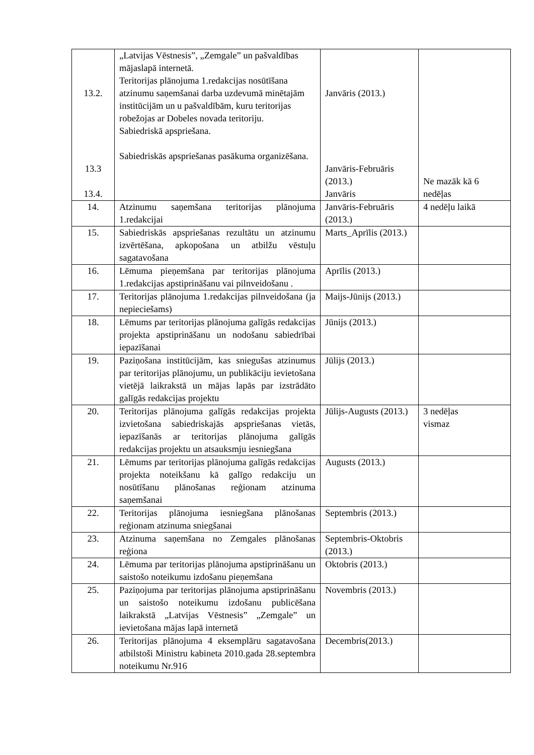| 13.2. 13.3 13.4. | „Latvijas Vēstnesis”, „Zemgale” un pašvaldības mājaslapā internetā. Teritorijas plānojuma 1.redakcijas nosūtīšana atzinumu saņemšanai darba uzdevumā minētajām institūcijām un u pašvaldībām, kuru teritorijas robežojas ar Dobeles novada teritoriju. Sabiedriskā apspriešana. Sabiedriskās apspriešanas pasākuma organizēšana. | Janvāris (2013.) Janvāris-Februāris (2013.) Janvāris | Ne mazāk kā 6 nedēļas |
| 14. | Atzinumu saņemšana teritorijas plānojuma 1.redakcijai | Janvāris-Februāris (2013.) | 4 nedēļu laikā |
| 15. | Sabiedriskās apspriešanas rezultātu un atzinumu izvērtēšana, apkopošana un atbilžu vēstuļu sagatavošana | Marts_Aprīlis (2013.) | |
| 16. | Lēmuma pieņemšana par teritorijas plānojuma 1.redakcijas apstiprināšanu vai pilnveidošanu . | Aprīlis (2013.) | |
| 17. | Teritorijas plānojuma 1.redakcijas pilnveidošana (ja nepieciešams) | Maijs-Jūnijs (2013.) | |
| 18. | Lēmums par teritorijas plānojuma galīgās redakcijas projekta apstiprināšanu un nodošanu sabiedrībai iepazīšanai | Jūnijs (2013.) | |
| 19. | Paziņošana institūcijām, kas sniegušas atzinumus par teritorijas plānojumu, un publikāciju ievietošana vietējā laikrakstā un mājas lapās par izstrādāto galīgās redakcijas projektu | Jūlijs (2013.) | |
| 20. | Teritorijas plānojuma galīgās redakcijas projekta izvietošana sabiedriskajās apspriešanas vietās, iepazīšanās ar teritorijas plānojuma galīgās redakcijas projektu un atsauksmju iesniegšana | Jūlijs-Augusts (2013.) | 3 nedēļas vismaz |
| 21. | Lēmums par teritorijas plānojuma galīgās redakcijas projekta noteikšanu kā galīgo redakciju un nosūtīšanu plānošanas reģionam atzinuma saņemšanai | Augusts (2013.) | |
| 22. | Teritorijas plānojuma iesniegšana plānošanas reģionam atzinuma sniegšanai | Septembris (2013.) | |
| 23. | Atzinuma saņemšana no Zemgales plānošanas reģiona | Septembris-Oktobris (2013.) | |
| 24. | Lēmuma par teritorijas plānojuma apstiprināšanu un saistošo noteikumu izdošanu pieņemšana | Oktobris (2013.) | |
| 25. | Paziņojuma par teritorijas plānojuma apstiprināšanu un saistošo noteikumu izdošanu publicēšana laikrakstā „Latvijas Vēstnesis” „Zemgale” un ievietošana mājas lapā internetā | Novembris (2013.) | |
| 26. | Teritorijas plānojuma 4 eksemplāru sagatavošana atbilstoši Ministru kabineta 2010.gada 28.septembra noteikumu Nr.916 | Decembris(2013.) | |